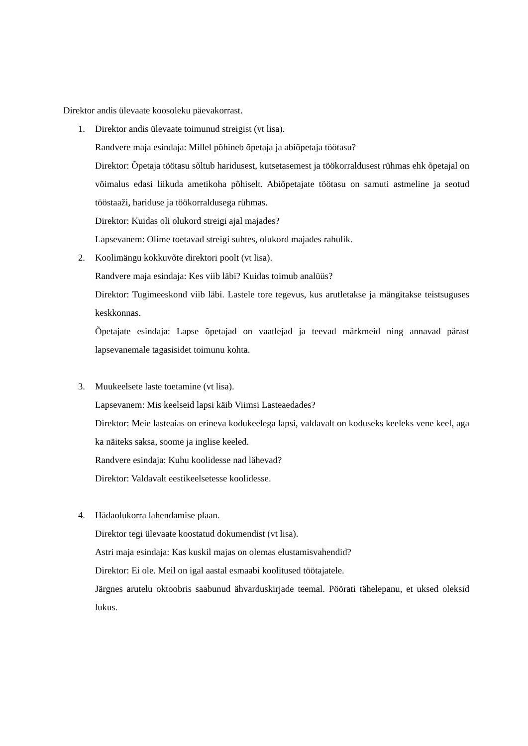Direktor andis ülevaate koosoleku päevakorrast.
1. Direktor andis ülevaate toimunud streigist (vt lisa).
Randvere maja esindaja: Millel põhineb õpetaja ja abiõpetaja töötasu?
Direktor: Õpetaja töötasu sõltub haridusest, kutsetasemest ja töökorraldusest rühmas ehk õpetajal on võimalus edasi liikuda ametikoha põhiselt. Abiõpetajate töötasu on samuti astmeline ja seotud tööstaaži, hariduse ja töökorraldusega rühmas.
Direktor: Kuidas oli olukord streigi ajal majades?
Lapsevanem: Olime toetavad streigi suhtes, olukord majades rahulik.
2. Koolimängu kokkuvõte direktori poolt (vt lisa).
Randvere maja esindaja: Kes viib läbi? Kuidas toimub analüüs?
Direktor: Tugimeeskond viib läbi. Lastele tore tegevus, kus arutletakse ja mängitakse teistsuguses keskkonnas.
Õpetajate esindaja: Lapse õpetajad on vaatlejad ja teevad märkmeid ning annavad pärast lapsevanemale tagasisidet toimunu kohta.
3. Muukeelsete laste toetamine (vt lisa).
Lapsevanem: Mis keelseid lapsi käib Viimsi Lasteaedades?
Direktor: Meie lasteaias on erineva kodukeelega lapsi, valdavalt on koduseks keeleks vene keel, aga ka näiteks saksa, soome ja inglise keeled.
Randvere esindaja: Kuhu koolidesse nad lähevad?
Direktor: Valdavalt eestikeelsetesse koolidesse.
4. Hädaolukorra lahendamise plaan.
Direktor tegi ülevaate koostatud dokumendist (vt lisa).
Astri maja esindaja: Kas kuskil majas on olemas elustamisvahendid?
Direktor: Ei ole. Meil on igal aastal esmaabi koolitused töötajatele.
Järgnes arutelu oktoobris saabunud ähvarduskirjade teemal. Pöörati tähelepanu, et uksed oleksid lukus.